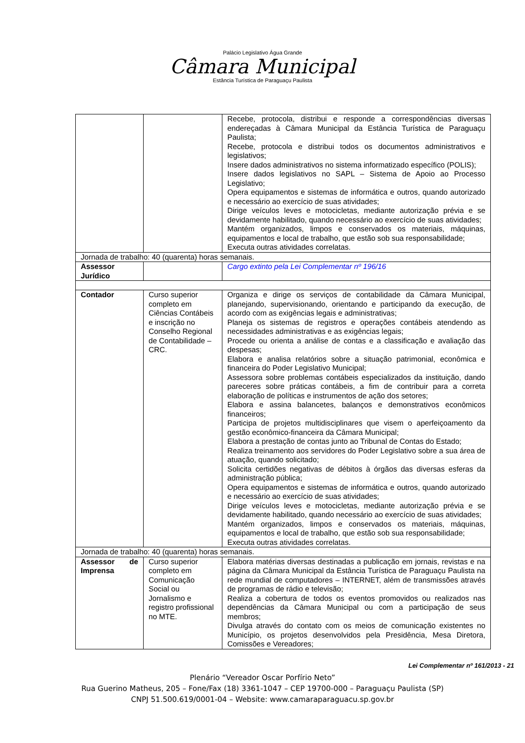Palácio Legislativo Água Grande
Câmara Municipal
Estância Turística de Paraguaçu Paulista
| | | Recebe, protocola, distribui e responde a correspondências diversas endereçadas à Câmara Municipal da Estância Turística de Paraguaçu Paulista; Recebe, protocola e distribui todos os documentos administrativos e legislativos; Insere dados administrativos no sistema informatizado específico (POLIS); Insere dados legislativos no SAPL – Sistema de Apoio ao Processo Legislativo; Opera equipamentos e sistemas de informática e outros, quando autorizado e necessário ao exercício de suas atividades; Dirige veículos leves e motocicletas, mediante autorização prévia e se devidamente habilitado, quando necessário ao exercício de suas atividades; Mantém organizados, limpos e conservados os materiais, máquinas, equipamentos e local de trabalho, que estão sob sua responsabilidade; Executa outras atividades correlatas. |
| Jornada de trabalho: 40 (quarenta) horas semanais. | | |
| Assessor Jurídico | | Cargo extinto pela Lei Complementar nº 196/16 |
| Contador | Curso superior completo em Ciências Contábeis e inscrição no Conselho Regional de Contabilidade – CRC. | Organiza e dirige os serviços de contabilidade da Câmara Municipal, planejando, supervisionando, orientando e participando da execução, de acordo com as exigências legais e administrativas; Planeja os sistemas de registros e operações contábeis atendendo as necessidades administrativas e as exigências legais; Procede ou orienta a análise de contas e a classificação e avaliação das despesas; Elabora e analisa relatórios sobre a situação patrimonial, econômica e financeira do Poder Legislativo Municipal; Assessora sobre problemas contábeis especializados da instituição, dando pareceres sobre práticas contábeis, a fim de contribuir para a correta elaboração de políticas e instrumentos de ação dos setores; Elabora e assina balancetes, balanços e demonstrativos econômicos financeiros; Participa de projetos multidisciplinares que visem o aperfeiçoamento da gestão econômico-financeira da Câmara Municipal; Elabora a prestação de contas junto ao Tribunal de Contas do Estado; Realiza treinamento aos servidores do Poder Legislativo sobre a sua área de atuação, quando solicitado; Solicita certidões negativas de débitos à órgãos das diversas esferas da administração pública; Opera equipamentos e sistemas de informática e outros, quando autorizado e necessário ao exercício de suas atividades; Dirige veículos leves e motocicletas, mediante autorização prévia e se devidamente habilitado, quando necessário ao exercício de suas atividades; Mantém organizados, limpos e conservados os materiais, máquinas, equipamentos e local de trabalho, que estão sob sua responsabilidade; Executa outras atividades correlatas. |
| Jornada de trabalho: 40 (quarenta) horas semanais. | | |
| Assessor de Imprensa | Curso superior completo em Comunicação Social ou Jornalismo e registro profissional no MTE. | Elabora matérias diversas destinadas a publicação em jornais, revistas e na página da Câmara Municipal da Estância Turística de Paraguaçu Paulista na rede mundial de computadores – INTERNET, além de transmissões através de programas de rádio e televisão; Realiza a cobertura de todos os eventos promovidos ou realizados nas dependências da Câmara Municipal ou com a participação de seus membros; Divulga através do contato com os meios de comunicação existentes no Município, os projetos desenvolvidos pela Presidência, Mesa Diretora, Comissões e Vereadores; |
Lei Complementar nº 161/2013 - 21
Plenário “Vereador Oscar Porfírio Neto”
Rua Guerino Matheus, 205 – Fone/Fax (18) 3361-1047 – CEP 19700-000 – Paraguaçu Paulista (SP)
CNPJ 51.500.619/0001-04 – Website: www.camaraparaguacu.sp.gov.br